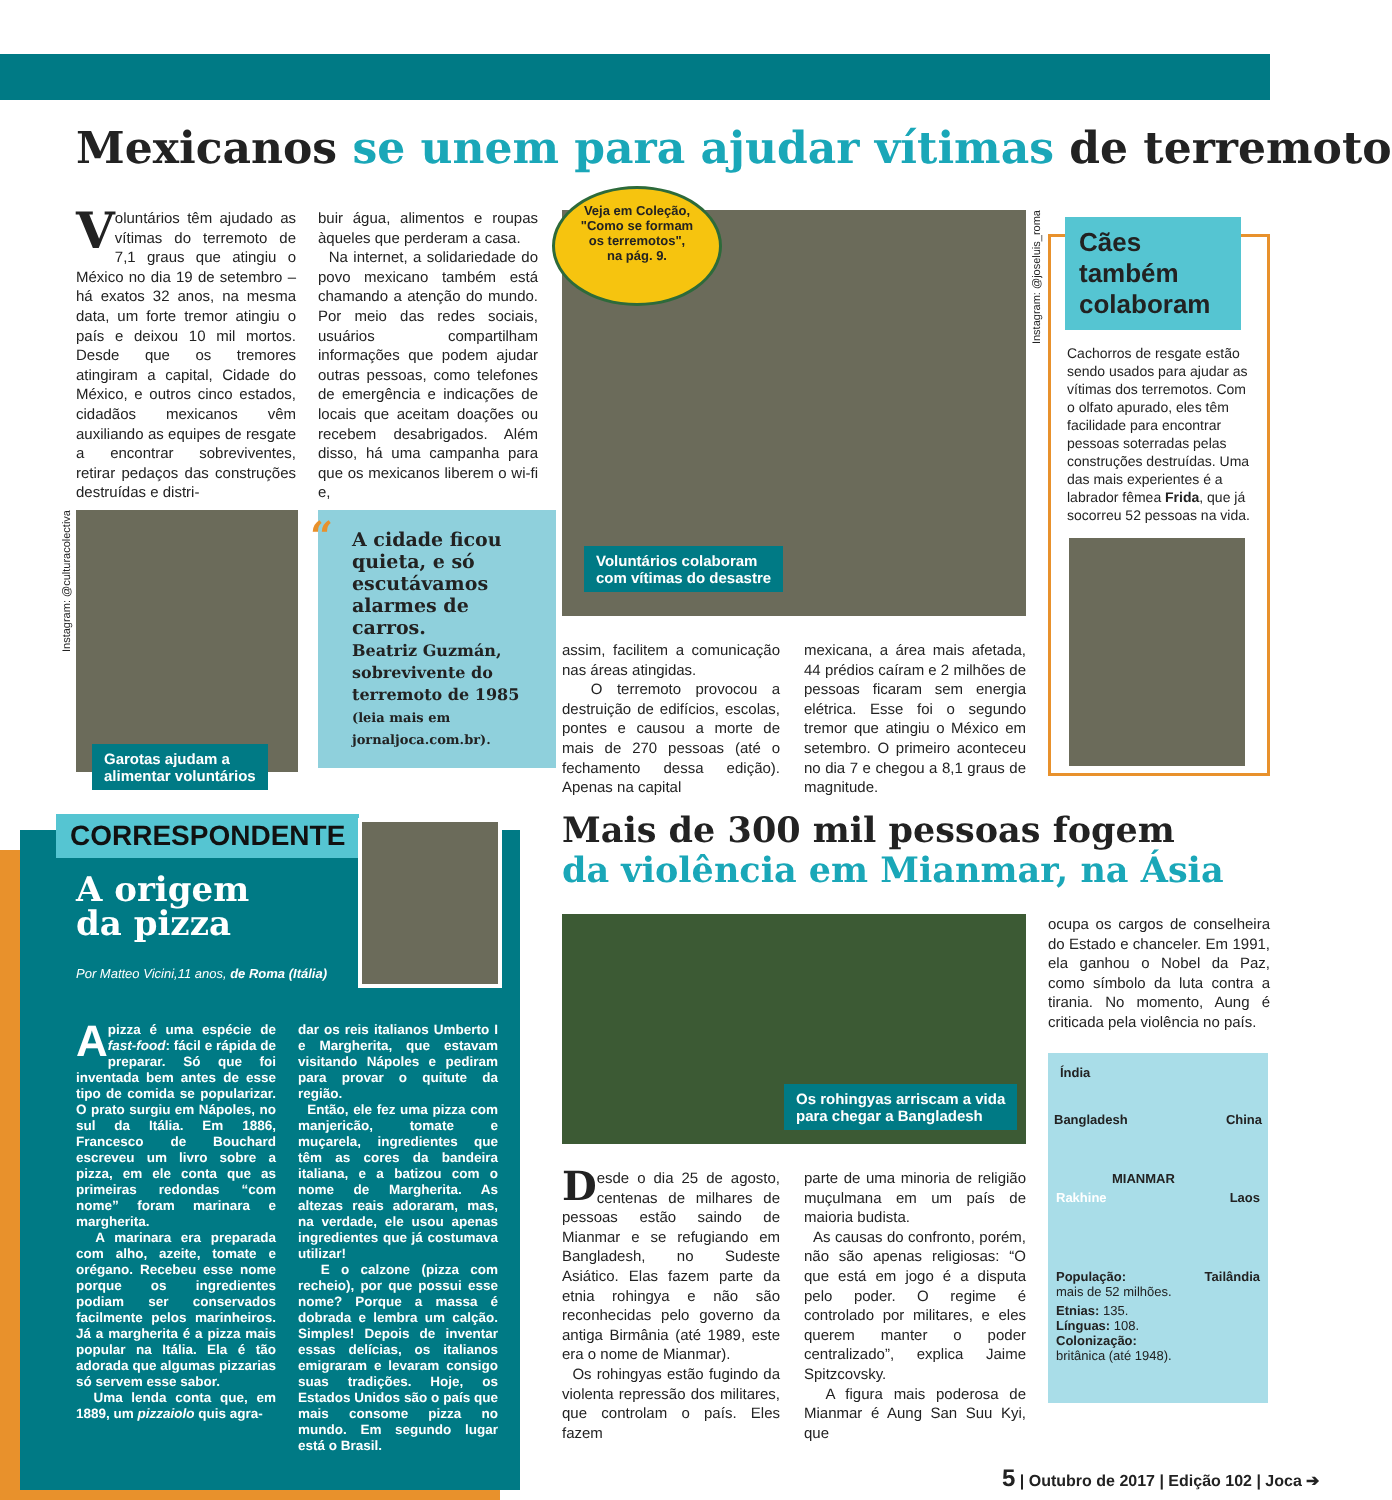Mexicanos se unem para ajudar vítimas de terremoto
Voluntários têm ajudado as vítimas do terremoto de 7,1 graus que atingiu o México no dia 19 de setembro – há exatos 32 anos, na mesma data, um forte tremor atingiu o país e deixou 10 mil mortos. Desde que os tremores atingiram a capital, Cidade do México, e outros cinco estados, cidadãos mexicanos vêm auxiliando as equipes de resgate a encontrar sobreviventes, retirar pedaços das construções destruídas e distri-
buir água, alimentos e roupas àqueles que perderam a casa.
Na internet, a solidariedade do povo mexicano também está chamando a atenção do mundo. Por meio das redes sociais, usuários compartilham informações que podem ajudar outras pessoas, como telefones de emergência e indicações de locais que aceitam doações ou recebem desabrigados. Além disso, há uma campanha para que os mexicanos liberem o wi-fi e,
Veja em Coleção,
"Como se formam
os terremotos",
na pág. 9.
Voluntários colaboram
com vítimas do desastre
assim, facilitem a comunicação nas áreas atingidas.
O terremoto provocou a destruição de edifícios, escolas, pontes e causou a morte de mais de 270 pessoas (até o fechamento dessa edição). Apenas na capital
mexicana, a área mais afetada, 44 prédios caíram e 2 milhões de pessoas ficaram sem energia elétrica. Esse foi o segundo tremor que atingiu o México em setembro. O primeiro aconteceu no dia 7 e chegou a 8,1 graus de magnitude.
Instagram: @joseluis_roma
Cães também colaboram
Cachorros de resgate estão sendo usados para ajudar as vítimas dos terremotos. Com o olfato apurado, eles têm facilidade para encontrar pessoas soterradas pelas construções destruídas. Uma das mais experientes é a labrador fêmea Frida, que já socorreu 52 pessoas na vida.
Instagram: @culturacolectiva
Garotas ajudam a
alimentar voluntários
“A cidade ficou quieta, e só escutávamos alarmes de carros.
Beatriz Guzmán, sobrevivente do terremoto de 1985
(leia mais em jornaljoca.com.br).
CORRESPONDENTE
A origem
da pizza
Por Matteo Vicini,11 anos, de Roma (Itália)
A pizza é uma espécie de fast-food: fácil e rápida de preparar. Só que foi inventada bem antes de esse tipo de comida se popularizar. O prato surgiu em Nápoles, no sul da Itália. Em 1886, Francesco de Bouchard escreveu um livro sobre a pizza, em ele conta que as primeiras redondas “com nome” foram marinara e margherita.
A marinara era preparada com alho, azeite, tomate e orégano. Recebeu esse nome porque os ingredientes podiam ser conservados facilmente pelos marinheiros. Já a margherita é a pizza mais popular na Itália. Ela é tão adorada que algumas pizzarias só servem esse sabor.
Uma lenda conta que, em 1889, um pizzaiolo quis agra-
dar os reis italianos Umberto I e Margherita, que estavam visitando Nápoles e pediram para provar o quitute da região.
Então, ele fez uma pizza com manjericão, tomate e muçarela, ingredientes que têm as cores da bandeira italiana, e a batizou com o nome de Margherita. As altezas reais adoraram, mas, na verdade, ele usou apenas ingredientes que já costumava utilizar!
E o calzone (pizza com recheio), por que possui esse nome? Porque a massa é dobrada e lembra um calção. Simples! Depois de inventar essas delícias, os italianos emigraram e levaram consigo suas tradições. Hoje, os Estados Unidos são o país que mais consome pizza no mundo. Em segundo lugar está o Brasil.
Mais de 300 mil pessoas fogem
da violência em Mianmar, na Ásia
Os rohingyas arriscam a vida
para chegar a Bangladesh
Desde o dia 25 de agosto, centenas de milhares de pessoas estão saindo de Mianmar e se refugiando em Bangladesh, no Sudeste Asiático. Elas fazem parte da etnia rohingya e não são reconhecidas pelo governo da antiga Birmânia (até 1989, este era o nome de Mianmar).
Os rohingyas estão fugindo da violenta repressão dos militares, que controlam o país. Eles fazem
parte de uma minoria de religião muçulmana em um país de maioria budista.
As causas do confronto, porém, não são apenas religiosas: “O que está em jogo é a disputa pelo poder. O regime é controlado por militares, e eles querem manter o poder centralizado”, explica Jaime Spitzcovsky.
A figura mais poderosa de Mianmar é Aung San Suu Kyi, que
ocupa os cargos de conselheira do Estado e chanceler. Em 1991, ela ganhou o Nobel da Paz, como símbolo da luta contra a tirania. No momento, Aung é criticada pela violência no país.
Índia
Bangladesh China
MIANMAR
Rakhine Laos
População:
mais de 52 milhões. Tailândia
Etnias: 135.
Línguas: 108.
Colonização:
britânica (até 1948).
5 | Outubro de 2017 | Edição 102 | Joca ➔